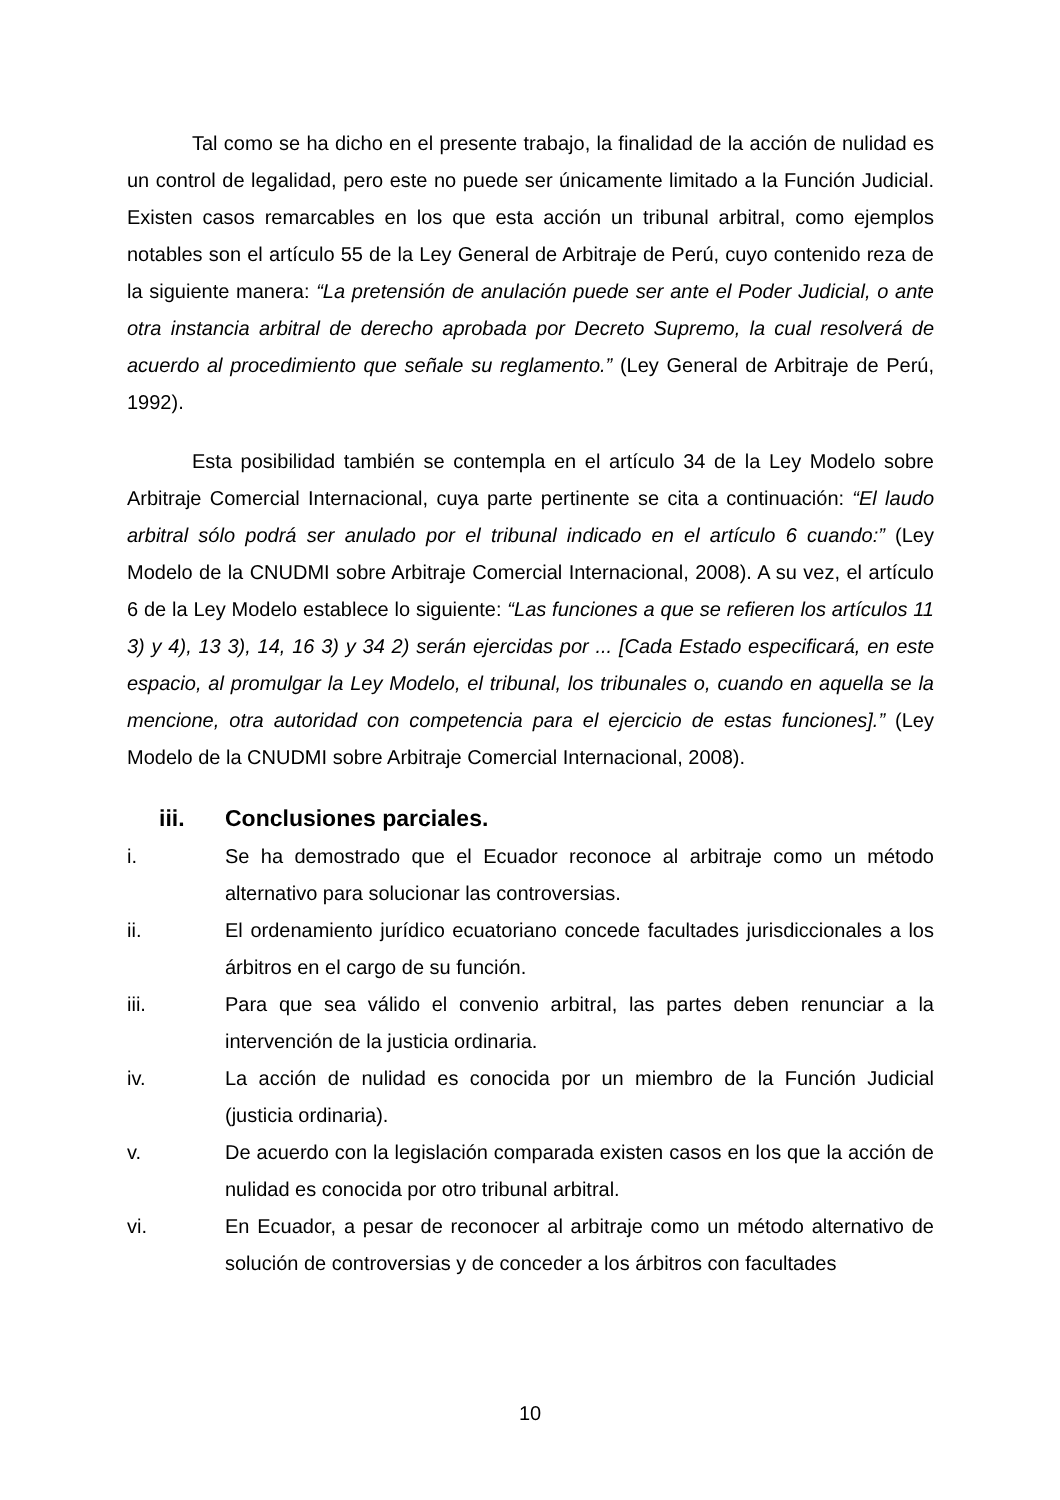Tal como se ha dicho en el presente trabajo, la finalidad de la acción de nulidad es un control de legalidad, pero este no puede ser únicamente limitado a la Función Judicial. Existen casos remarcables en los que esta acción un tribunal arbitral, como ejemplos notables son el artículo 55 de la Ley General de Arbitraje de Perú, cuyo contenido reza de la siguiente manera: “La pretensión de anulación puede ser ante el Poder Judicial, o ante otra instancia arbitral de derecho aprobada por Decreto Supremo, la cual resolverá de acuerdo al procedimiento que señale su reglamento.” (Ley General de Arbitraje de Perú, 1992).
Esta posibilidad también se contempla en el artículo 34 de la Ley Modelo sobre Arbitraje Comercial Internacional, cuya parte pertinente se cita a continuación: “El laudo arbitral sólo podrá ser anulado por el tribunal indicado en el artículo 6 cuando:” (Ley Modelo de la CNUDMI sobre Arbitraje Comercial Internacional, 2008). A su vez, el artículo 6 de la Ley Modelo establece lo siguiente: “Las funciones a que se refieren los artículos 11 3) y 4), 13 3), 14, 16 3) y 34 2) serán ejercidas por ... [Cada Estado especificará, en este espacio, al promulgar la Ley Modelo, el tribunal, los tribunales o, cuando en aquella se la mencione, otra autoridad con competencia para el ejercicio de estas funciones].” (Ley Modelo de la CNUDMI sobre Arbitraje Comercial Internacional, 2008).
iii. Conclusiones parciales.
i. Se ha demostrado que el Ecuador reconoce al arbitraje como un método alternativo para solucionar las controversias.
ii. El ordenamiento jurídico ecuatoriano concede facultades jurisdiccionales a los árbitros en el cargo de su función.
iii. Para que sea válido el convenio arbitral, las partes deben renunciar a la intervención de la justicia ordinaria.
iv. La acción de nulidad es conocida por un miembro de la Función Judicial (justicia ordinaria).
v. De acuerdo con la legislación comparada existen casos en los que la acción de nulidad es conocida por otro tribunal arbitral.
vi. En Ecuador, a pesar de reconocer al arbitraje como un método alternativo de solución de controversias y de conceder a los árbitros con facultades
10